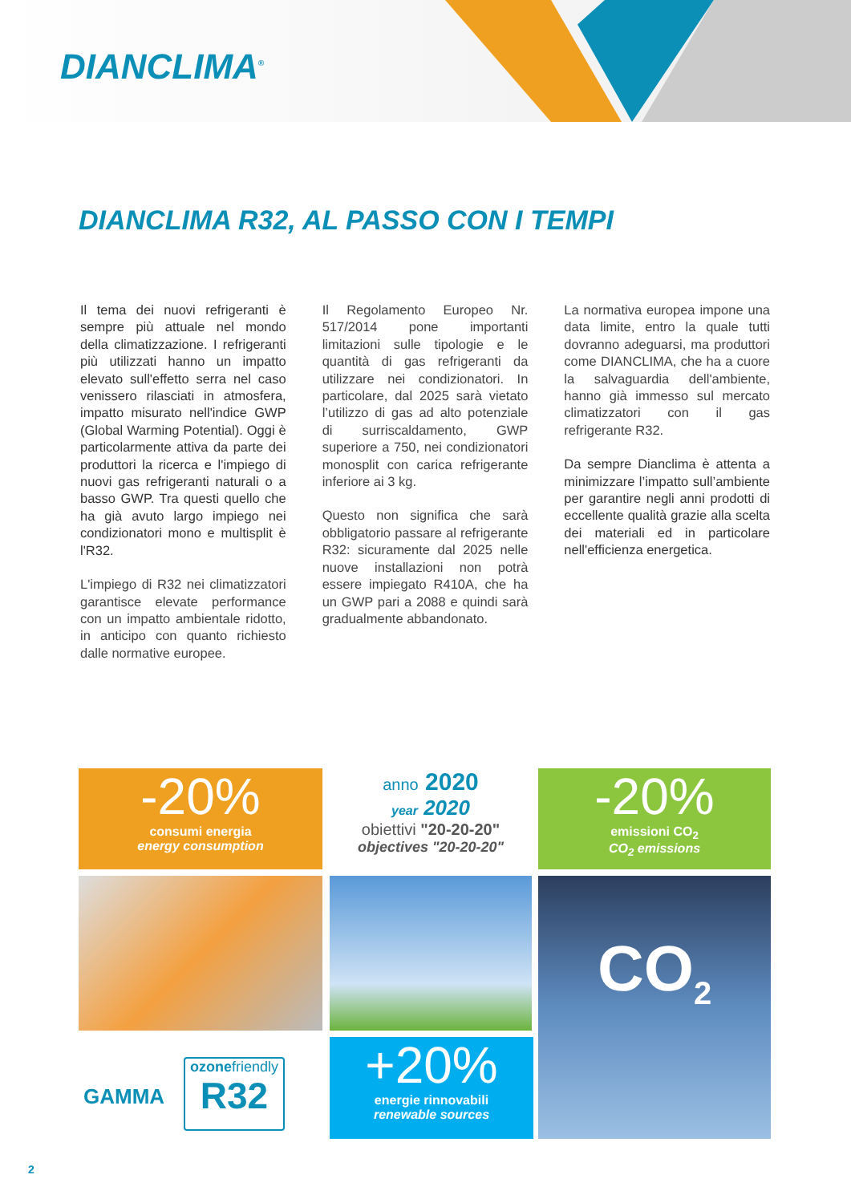DIANCLIMA<sup>®</sup>
DIANCLIMA R32, AL PASSO CON I TEMPI
Il tema dei nuovi refrigeranti è sempre più attuale nel mondo della climatizzazione. I refrigeranti più utilizzati hanno un impatto elevato sull'effetto serra nel caso venissero rilasciati in atmosfera, impatto misurato nell'indice GWP (Global Warming Potential). Oggi è particolarmente attiva da parte dei produttori la ricerca e l'impiego di nuovi gas refrigeranti naturali o a basso GWP. Tra questi quello che ha già avuto largo impiego nei condizionatori mono e multisplit è l'R32.
L'impiego di R32 nei climatizzatori garantisce elevate performance con un impatto ambientale ridotto, in anticipo con quanto richiesto dalle normative europee.
Il Regolamento Europeo Nr. 517/2014 pone importanti limitazioni sulle tipologie e le quantità di gas refrigeranti da utilizzare nei condizionatori. In particolare, dal 2025 sarà vietato l’utilizzo di gas ad alto potenziale di surriscaldamento, GWP superiore a 750, nei condizionatori monosplit con carica refrigerante inferiore ai 3 kg.
Questo non significa che sarà obbligatorio passare al refrigerante R32: sicuramente dal 2025 nelle nuove installazioni non potrà essere impiegato R410A, che ha un GWP pari a 2088 e quindi sarà gradualmente abbandonato.
La normativa europea impone una data limite, entro la quale tutti dovranno adeguarsi, ma produttori come DIANCLIMA, che ha a cuore la salvaguardia dell'ambiente, hanno già immesso sul mercato climatizzatori con il gas refrigerante R32.
Da sempre Dianclima è attenta a minimizzare l’impatto sull’ambiente per garantire negli anni prodotti di eccellente qualità grazie alla scelta dei materiali ed in particolare nell'efficienza energetica.
-20%
consumi energia
energy consumption
anno 2020
year 2020
obiettivi "20-20-20"
objectives "20-20-20"
-20%
emissioni CO<sub>2</sub>
CO<sub>2</sub> emissions
CO<sub>2</sub>
GAMMA
ozonefriendly
R32
+20%
energie rinnovabili
renewable sources
2